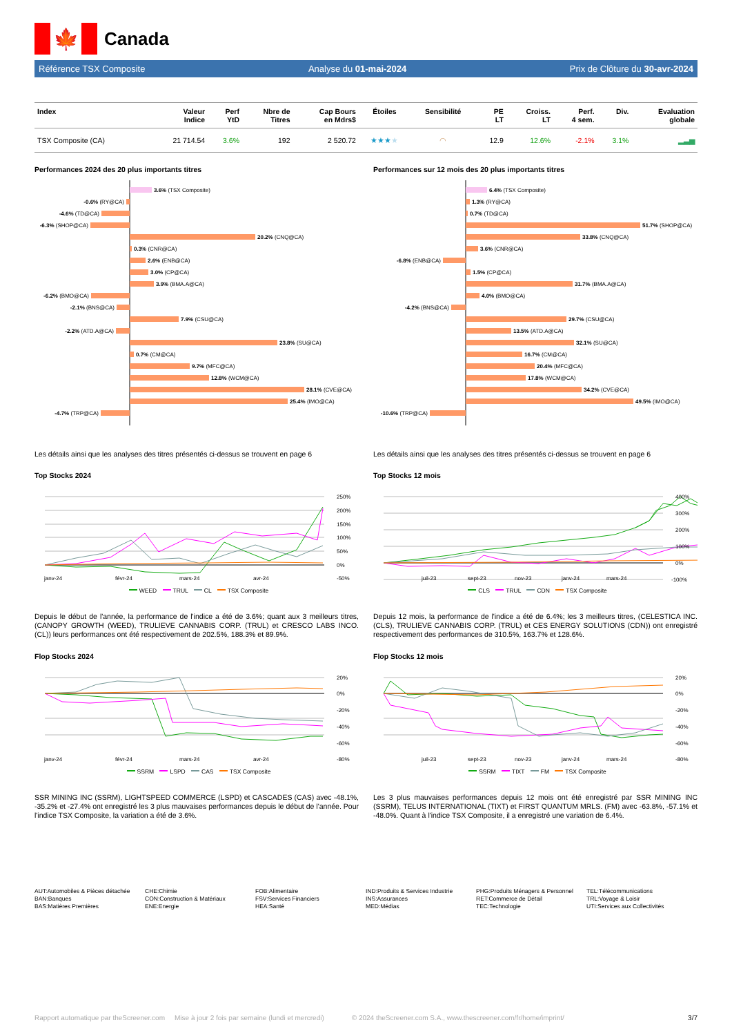🍁
Canada
Référence TSX Composite Analyse du 01-mai-2024 Prix de Clôture du 30-avr-2024
| Index | Valeur Indice | Perf YtD | Nbre de Titres | Cap Bours en Mdrs$ | Étoiles | Sensibilité | PE LT | Croiss. LT | Perf. 4 sem. | Div. | Evaluation globale |
| --- | --- | --- | --- | --- | --- | --- | --- | --- | --- | --- | --- |
| TSX Composite (CA) | 21 714.54 | 3.6% | 192 | 2 520.72 | ★★★ ★ | ◠ | 12.9 | 12.6% | -2.1% | 3.1% | ▂▃▅ |
Performances 2024 des 20 plus importants titres
3.6% (TSX Composite)
-0.6% (RY@CA)
-4.6% (TD@CA)
-6.3% (SHOP@CA)
20.2% (CNQ@CA)
0.3% (CNR@CA)
2.6% (ENB@CA)
3.0% (CP@CA)
3.9% (BMA.A@CA)
-6.2% (BMO@CA)
-2.1% (BNS@CA)
7.9% (CSU@CA)
-2.2% (ATD.A@CA)
23.8% (SU@CA)
0.7% (CM@CA)
9.7% (MFC@CA)
12.8% (WCM@CA)
28.1% (CVE@CA)
25.4% (IMO@CA)
-4.7% (TRP@CA)
Performances sur 12 mois des 20 plus importants titres
6.4% (TSX Composite)
1.3% (RY@CA)
0.7% (TD@CA)
51.7% (SHOP@CA)
33.8% (CNQ@CA)
3.6% (CNR@CA)
-6.8% (ENB@CA)
1.5% (CP@CA)
31.7% (BMA.A@CA)
4.0% (BMO@CA)
-4.2% (BNS@CA)
29.7% (CSU@CA)
13.5% (ATD.A@CA)
32.1% (SU@CA)
16.7% (CM@CA)
20.4% (MFC@CA)
17.8% (WCM@CA)
34.2% (CVE@CA)
49.5% (IMO@CA)
-10.6% (TRP@CA)
Les détails ainsi que les analyses des titres présentés ci-dessus se trouvent en page 6
Top Stocks 2024
250%
200%
150%
100%
50%
0%
-50%
janv-24
févr-24
mars-24
avr-24
WEED TRUL CL TSX Composite
Depuis le début de l'année, la performance de l'indice a été de 3.6%; quant aux 3 meilleurs titres, (CANOPY GROWTH (WEED), TRULIEVE CANNABIS CORP. (TRUL) et CRESCO LABS INCO. (CL)) leurs performances ont été respectivement de 202.5%, 188.3% et 89.9%.
Flop Stocks 2024
20%
0%
-20%
-40%
-60%
-80%
janv-24
févr-24
mars-24
avr-24
SSRM LSPD CAS TSX Composite
SSR MINING INC (SSRM), LIGHTSPEED COMMERCE (LSPD) et CASCADES (CAS) avec -48.1%, -35.2% et -27.4% ont enregistré les 3 plus mauvaises performances depuis le début de l'année. Pour l'indice TSX Composite, la variation a été de 3.6%.
Les détails ainsi que les analyses des titres présentés ci-dessus se trouvent en page 6
Top Stocks 12 mois
400%
300%
200%
100%
0%
-100%
juil-23
sept-23
nov-23
janv-24
mars-24
CLS TRUL CDN TSX Composite
Depuis 12 mois, la performance de l'indice a été de 6.4%; les 3 meilleurs titres, (CELESTICA INC. (CLS), TRULIEVE CANNABIS CORP. (TRUL) et CES ENERGY SOLUTIONS (CDN)) ont enregistré respectivement des performances de 310.5%, 163.7% et 128.6%.
Flop Stocks 12 mois
20%
0%
-20%
-40%
-60%
-80%
juil-23
sept-23
nov-23
janv-24
mars-24
SSRM TIXT FM TSX Composite
Les 3 plus mauvaises performances depuis 12 mois ont été enregistré par SSR MINING INC (SSRM), TELUS INTERNATIONAL (TIXT) et FIRST QUANTUM MRLS. (FM) avec -63.8%, -57.1% et -48.0%. Quant à l'indice TSX Composite, il a enregistré une variation de 6.4%.
AUT:Automobiles & Pièces détachée
BAN:Banques
BAS:Matières Premières
CHE:Chimie
CON:Construction & Matériaux
ENE:Energie
FOB:Alimentaire
FSV:Services Financiers
HEA:Santé
IND:Produits & Services Industrie
INS:Assurances
MED:Médias
PHG:Produits Ménagers & Personnel
RET:Commerce de Détail
TEC:Technologie
TEL:Télécommunications
TRL:Voyage & Loisir
UTI:Services aux Collectivités
Rapport automatique par theScreener.com Mise à jour 2 fois par semaine (lundi et mercredi) © 2024 theScreener.com S.A., www.thescreener.com/fr/home/imprint/ 3/7